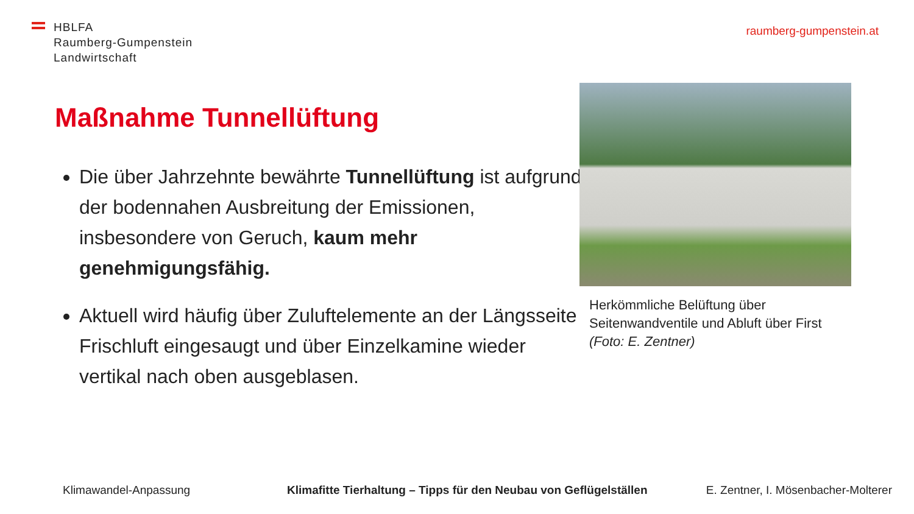HBLFA
Raumberg-Gumpenstein
Landwirtschaft
raumberg-gumpenstein.at
Maßnahme Tunnellüftung
Die über Jahrzehnte bewährte Tunnellüftung ist aufgrund der bodennahen Ausbreitung der Emissionen, insbesondere von Geruch, kaum mehr genehmigungsfähig.
Aktuell wird häufig über Zuluftelemente an der Längsseite Frischluft eingesaugt und über Einzelkamine wieder vertikal nach oben ausgeblasen.
Herkömmliche Belüftung über Seitenwandventile und Abluft über First
(Foto: E. Zentner)
Klimawandel-Anpassung Klimafitte Tierhaltung – Tipps für den Neubau von Geflügelställen E. Zentner, I. Mösenbacher-Molterer